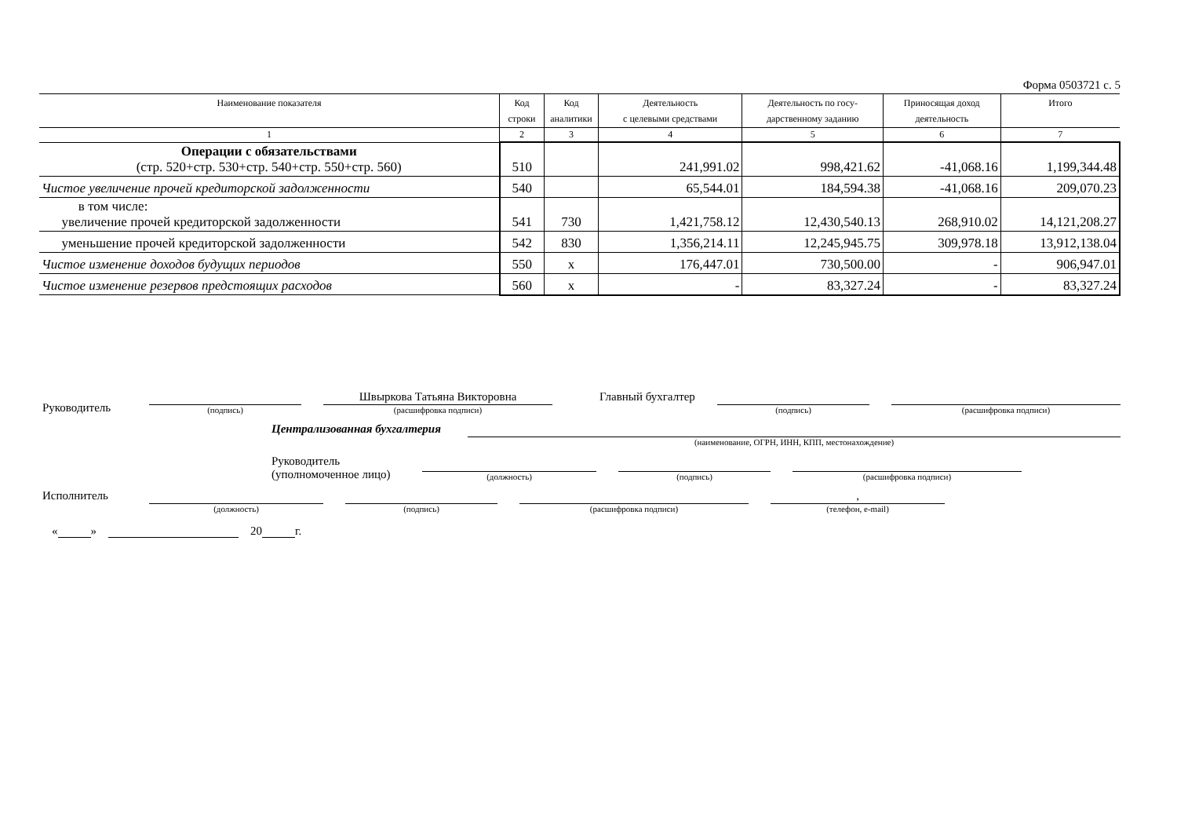Форма 0503721 с. 5
| Наименование показателя | Код строки | Код аналитики | Деятельность с целевыми средствами | Деятельность по госу- дарственному заданию | Приносящая доход деятельность | Итого |
| --- | --- | --- | --- | --- | --- | --- |
| 1 | 2 | 3 | 4 | 5 | 6 | 7 |
| Операции с обязательствами (стр. 520+стр. 530+стр. 540+стр. 550+стр. 560) | 510 | | 241,991.02 | 998,421.62 | -41,068.16 | 1,199,344.48 |
| Чистое увеличение прочей кредиторской задолженности | 540 | | 65,544.01 | 184,594.38 | -41,068.16 | 209,070.23 |
| в том числе: увеличение прочей кредиторской задолженности | 541 | 730 | 1,421,758.12 | 12,430,540.13 | 268,910.02 | 14,121,208.27 |
| уменьшение прочей кредиторской задолженности | 542 | 830 | 1,356,214.11 | 12,245,945.75 | 309,978.18 | 13,912,138.04 |
| Чистое изменение доходов будущих периодов | 550 | x | 176,447.01 | 730,500.00 | - | 906,947.01 |
| Чистое изменение резервов предстоящих расходов | 560 | x | - | 83,327.24 | - | 83,327.24 |
Руководитель
(подпись)
Швыркова Татьяна Викторовна
(расшифровка подписи)
Главный бухгалтер
(подпись)
(расшифровка подписи)
Централизованная бухгалтерия
(наименование, ОГРН, ИНН, КПП, местонахождение)
Руководитель
(уполномоченное лицо)
(должность)
(подпись)
(расшифровка подписи)
Исполнитель
(должность)
(подпись)
(расшифровка подписи)
,
(телефон, e-mail)
« » 20 г.